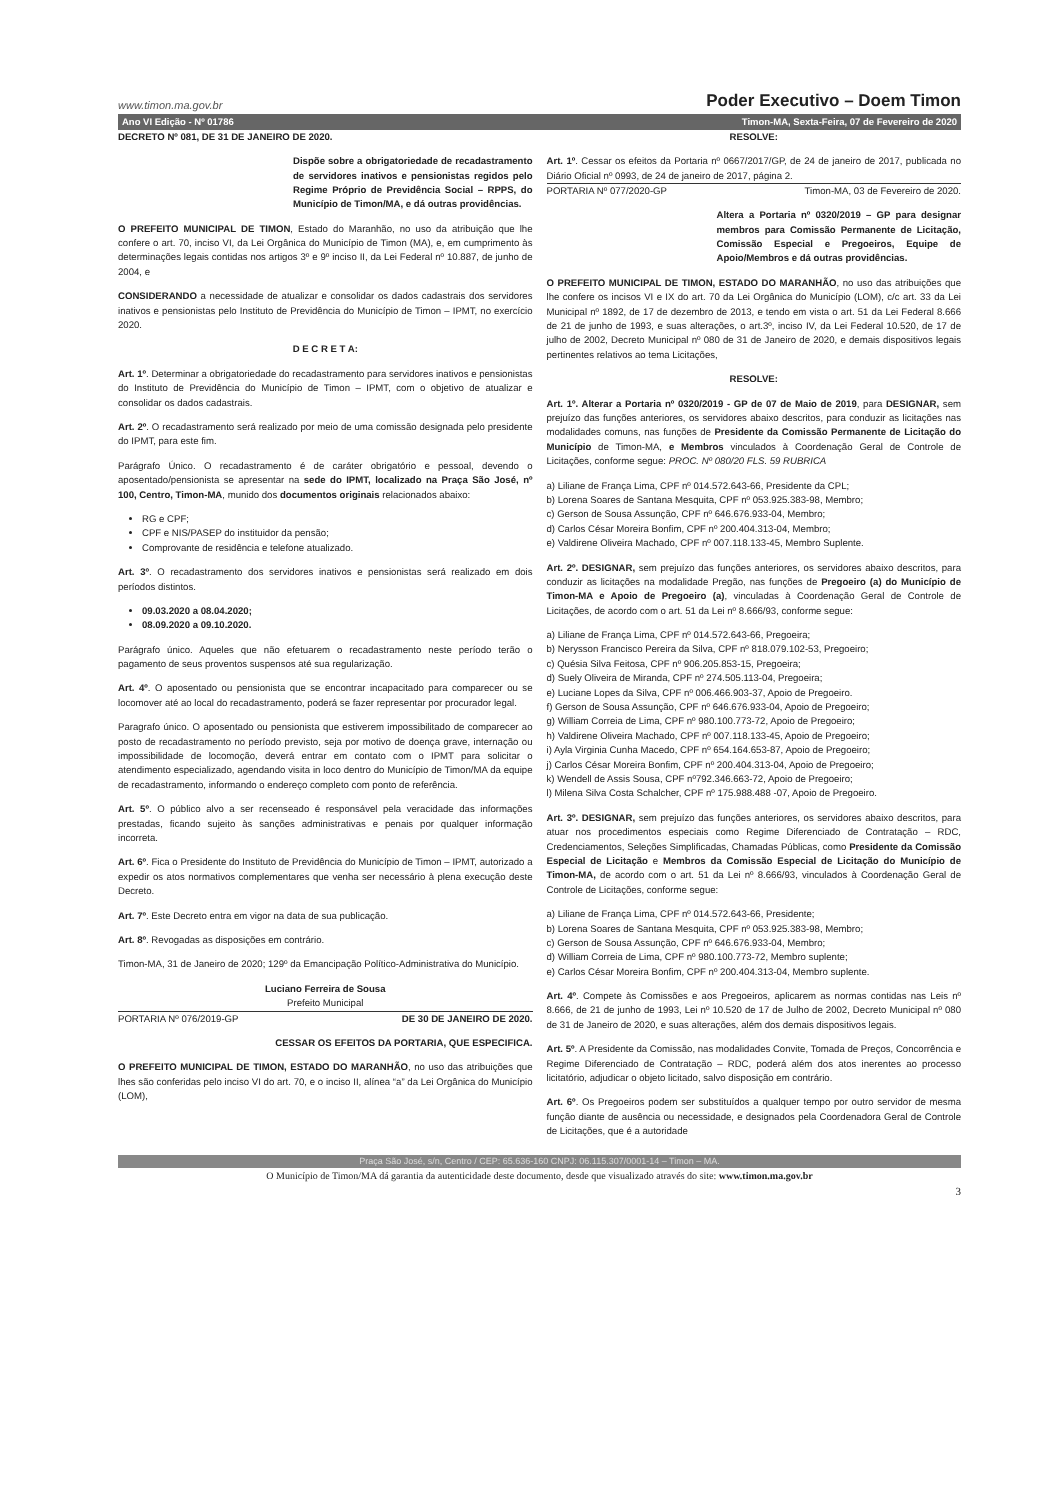www.timon.ma.gov.br Poder Executivo – Doem Timon
Ano VI Edição - Nº 01786 Timon-MA, Sexta-Feira, 07 de Fevereiro de 2020
DECRETO Nº 081, DE 31 DE JANEIRO DE 2020.
Dispõe sobre a obrigatoriedade de recadastramento de servidores inativos e pensionistas regidos pelo Regime Próprio de Previdência Social – RPPS, do Município de Timon/MA, e dá outras providências.
O PREFEITO MUNICIPAL DE TIMON, Estado do Maranhão, no uso da atribuição que lhe confere o art. 70, inciso VI, da Lei Orgânica do Município de Timon (MA), e, em cumprimento às determinações legais contidas nos artigos 3º e 9º inciso II, da Lei Federal nº 10.887, de junho de 2004, e
CONSIDERANDO a necessidade de atualizar e consolidar os dados cadastrais dos servidores inativos e pensionistas pelo Instituto de Previdência do Município de Timon – IPMT, no exercício 2020.
D E C R E T A:
Art. 1º. Determinar a obrigatoriedade do recadastramento para servidores inativos e pensionistas do Instituto de Previdência do Município de Timon – IPMT, com o objetivo de atualizar e consolidar os dados cadastrais.
Art. 2º. O recadastramento será realizado por meio de uma comissão designada pelo presidente do IPMT, para este fim.
Parágrafo Único. O recadastramento é de caráter obrigatório e pessoal, devendo o aposentado/pensionista se apresentar na sede do IPMT, localizado na Praça São José, nº 100, Centro, Timon-MA, munido dos documentos originais relacionados abaixo:
RG e CPF;
CPF e NIS/PASEP do instituidor da pensão;
Comprovante de residência e telefone atualizado.
Art. 3º. O recadastramento dos servidores inativos e pensionistas será realizado em dois períodos distintos.
09.03.2020 a 08.04.2020;
08.09.2020 a 09.10.2020.
Parágrafo único. Aqueles que não efetuarem o recadastramento neste período terão o pagamento de seus proventos suspensos até sua regularização.
Art. 4º. O aposentado ou pensionista que se encontrar incapacitado para comparecer ou se locomover até ao local do recadastramento, poderá se fazer representar por procurador legal.
Paragrafo único. O aposentado ou pensionista que estiverem impossibilitado de comparecer ao posto de recadastramento no período previsto, seja por motivo de doença grave, internação ou impossibilidade de locomoção, deverá entrar em contato com o IPMT para solicitar o atendimento especializado, agendando visita in loco dentro do Município de Timon/MA da equipe de recadastramento, informando o endereço completo com ponto de referência.
Art. 5º. O público alvo a ser recenseado é responsável pela veracidade das informações prestadas, ficando sujeito às sanções administrativas e penais por qualquer informação incorreta.
Art. 6º. Fica o Presidente do Instituto de Previdência do Município de Timon – IPMT, autorizado a expedir os atos normativos complementares que venha ser necessário à plena execução deste Decreto.
Art. 7º. Este Decreto entra em vigor na data de sua publicação.
Art. 8º. Revogadas as disposições em contrário.
Timon-MA, 31 de Janeiro de 2020; 129º da Emancipação Político-Administrativa do Município.
Luciano Ferreira de Sousa
Prefeito Municipal
PORTARIA Nº 076/2019-GP DE 30 DE JANEIRO DE 2020.
CESSAR OS EFEITOS DA PORTARIA, QUE ESPECIFICA.
O PREFEITO MUNICIPAL DE TIMON, ESTADO DO MARANHÃO, no uso das atribuições que lhes são conferidas pelo inciso VI do art. 70, e o inciso II, alínea “a” da Lei Orgânica do Município (LOM),
RESOLVE:
Art. 1º. Cessar os efeitos da Portaria nº 0667/2017/GP, de 24 de janeiro de 2017, publicada no Diário Oficial nº 0993, de 24 de janeiro de 2017, página 2.
PORTARIA Nº 077/2020-GP Timon-MA, 03 de Fevereiro de 2020.
Altera a Portaria nº 0320/2019 – GP para designar membros para Comissão Permanente de Licitação, Comissão Especial e Pregoeiros, Equipe de Apoio/Membros e dá outras providências.
O PREFEITO MUNICIPAL DE TIMON, ESTADO DO MARANHÃO, no uso das atribuições que lhe confere os incisos VI e IX do art. 70 da Lei Orgânica do Município (LOM), c/c art. 33 da Lei Municipal nº 1892, de 17 de dezembro de 2013, e tendo em vista o art. 51 da Lei Federal 8.666 de 21 de junho de 1993, e suas alterações, o art.3º, inciso IV, da Lei Federal 10.520, de 17 de julho de 2002, Decreto Municipal nº 080 de 31 de Janeiro de 2020, e demais dispositivos legais pertinentes relativos ao tema Licitações,
RESOLVE:
Art. 1º. Alterar a Portaria nº 0320/2019 - GP de 07 de Maio de 2019, para DESIGNAR, sem prejuízo das funções anteriores, os servidores abaixo descritos, para conduzir as licitações nas modalidades comuns, nas funções de Presidente da Comissão Permanente de Licitação do Município de Timon-MA, e Membros vinculados à Coordenação Geral de Controle de Licitações, conforme segue: PROC. Nº 080/20 FLS. 59 RUBRICA
a) Liliane de França Lima, CPF nº 014.572.643-66, Presidente da CPL;
b) Lorena Soares de Santana Mesquita, CPF nº 053.925.383-98, Membro;
c) Gerson de Sousa Assunção, CPF nº 646.676.933-04, Membro;
d) Carlos César Moreira Bonfim, CPF nº 200.404.313-04, Membro;
e) Valdirene Oliveira Machado, CPF nº 007.118.133-45, Membro Suplente.
Art. 2º. DESIGNAR, sem prejuízo das funções anteriores, os servidores abaixo descritos, para conduzir as licitações na modalidade Pregão, nas funções de Pregoeiro (a) do Município de Timon-MA e Apoio de Pregoeiro (a), vinculadas à Coordenação Geral de Controle de Licitações, de acordo com o art. 51 da Lei nº 8.666/93, conforme segue:
a) Liliane de França Lima, CPF nº 014.572.643-66, Pregoeira;
b) Nerysson Francisco Pereira da Silva, CPF nº 818.079.102-53, Pregoeiro;
c) Quésia Silva Feitosa, CPF nº 906.205.853-15, Pregoeira;
d) Suely Oliveira de Miranda, CPF nº 274.505.113-04, Pregoeira;
e) Luciane Lopes da Silva, CPF nº 006.466.903-37, Apoio de Pregoeiro.
f) Gerson de Sousa Assunção, CPF nº 646.676.933-04, Apoio de Pregoeiro;
g) William Correia de Lima, CPF nº 980.100.773-72, Apoio de Pregoeiro;
h) Valdirene Oliveira Machado, CPF nº 007.118.133-45, Apoio de Pregoeiro;
i) Ayla Virginia Cunha Macedo, CPF nº 654.164.653-87, Apoio de Pregoeiro;
j) Carlos César Moreira Bonfim, CPF nº 200.404.313-04, Apoio de Pregoeiro;
k) Wendell de Assis Sousa, CPF nº792.346.663-72, Apoio de Pregoeiro;
l) Milena Silva Costa Schalcher, CPF nº 175.988.488 -07, Apoio de Pregoeiro.
Art. 3º. DESIGNAR, sem prejuízo das funções anteriores, os servidores abaixo descritos, para atuar nos procedimentos especiais como Regime Diferenciado de Contratação – RDC, Credenciamentos, Seleções Simplificadas, Chamadas Públicas, como Presidente da Comissão Especial de Licitação e Membros da Comissão Especial de Licitação do Município de Timon-MA, de acordo com o art. 51 da Lei nº 8.666/93, vinculados à Coordenação Geral de Controle de Licitações, conforme segue:
a) Liliane de França Lima, CPF nº 014.572.643-66, Presidente;
b) Lorena Soares de Santana Mesquita, CPF nº 053.925.383-98, Membro;
c) Gerson de Sousa Assunção, CPF nº 646.676.933-04, Membro;
d) William Correia de Lima, CPF nº 980.100.773-72, Membro suplente;
e) Carlos César Moreira Bonfim, CPF nº 200.404.313-04, Membro suplente.
Art. 4º. Compete às Comissões e aos Pregoeiros, aplicarem as normas contidas nas Leis nº 8.666, de 21 de junho de 1993, Lei nº 10.520 de 17 de Julho de 2002, Decreto Municipal nº 080 de 31 de Janeiro de 2020, e suas alterações, além dos demais dispositivos legais.
Art. 5º. A Presidente da Comissão, nas modalidades Convite, Tomada de Preços, Concorrência e Regime Diferenciado de Contratação – RDC, poderá além dos atos inerentes ao processo licitatório, adjudicar o objeto licitado, salvo disposição em contrário.
Art. 6º. Os Pregoeiros podem ser substituídos a qualquer tempo por outro servidor de mesma função diante de ausência ou necessidade, e designados pela Coordenadora Geral de Controle de Licitações, que é a autoridade
Praça São José, s/n, Centro / CEP: 65.636-160 CNPJ: 06.115.307/0001-14 – Timon – MA.
O Município de Timon/MA dá garantia da autenticidade deste documento, desde que visualizado através do site: www.timon.ma.gov.br
3